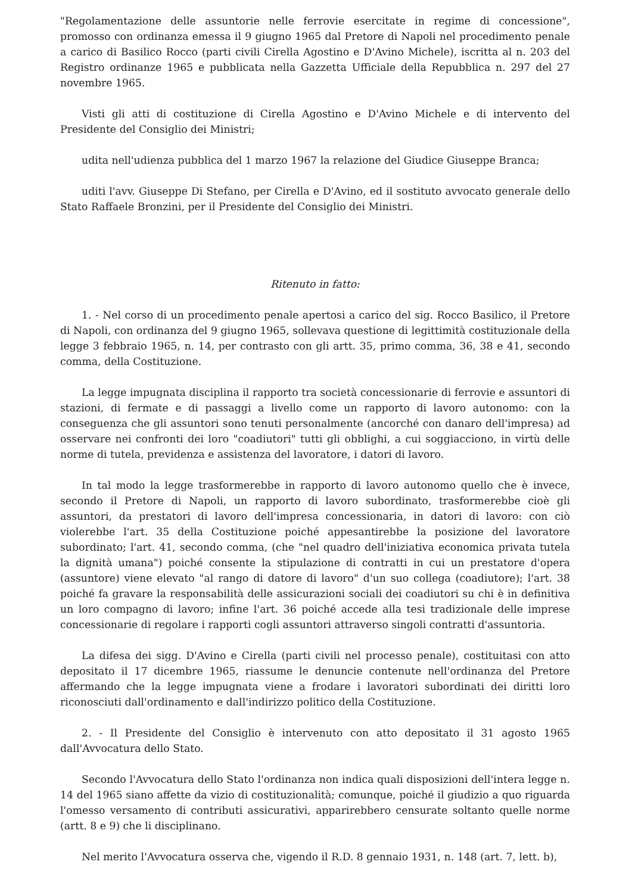"Regolamentazione delle assuntorie nelle ferrovie esercitate in regime di concessione", promosso con ordinanza emessa il 9 giugno 1965 dal Pretore di Napoli nel procedimento penale a carico di Basilico Rocco (parti civili Cirella Agostino e D'Avino Michele), iscritta al n. 203 del Registro ordinanze 1965 e pubblicata nella Gazzetta Ufficiale della Repubblica n. 297 del 27 novembre 1965.
Visti gli atti di costituzione di Cirella Agostino e D'Avino Michele e di intervento del Presidente del Consiglio dei Ministri;
udita nell'udienza pubblica del 1 marzo 1967 la relazione del Giudice Giuseppe Branca;
uditi l'avv. Giuseppe Di Stefano, per Cirella e D'Avino, ed il sostituto avvocato generale dello Stato Raffaele Bronzini, per il Presidente del Consiglio dei Ministri.
Ritenuto in fatto:
1. - Nel corso di un procedimento penale apertosi a carico del sig. Rocco Basilico, il Pretore di Napoli, con ordinanza del 9 giugno 1965, sollevava questione di legittimità costituzionale della legge 3 febbraio 1965, n. 14, per contrasto con gli artt. 35, primo comma, 36, 38 e 41, secondo comma, della Costituzione.
La legge impugnata disciplina il rapporto tra società concessionarie di ferrovie e assuntori di stazioni, di fermate e di passaggi a livello come un rapporto di lavoro autonomo: con la conseguenza che gli assuntori sono tenuti personalmente (ancorché con danaro dell'impresa) ad osservare nei confronti dei loro "coadiutori" tutti gli obblighi, a cui soggiacciono, in virtù delle norme di tutela, previdenza e assistenza del lavoratore, i datori di lavoro.
In tal modo la legge trasformerebbe in rapporto di lavoro autonomo quello che è invece, secondo il Pretore di Napoli, un rapporto di lavoro subordinato, trasformerebbe cioè gli assuntori, da prestatori di lavoro dell'impresa concessionaria, in datori di lavoro: con ciò violerebbe l'art. 35 della Costituzione poiché appesantirebbe la posizione del lavoratore subordinato; l'art. 41, secondo comma, (che "nel quadro dell'iniziativa economica privata tutela la dignità umana") poiché consente la stipulazione di contratti in cui un prestatore d'opera (assuntore) viene elevato "al rango di datore di lavoro" d'un suo collega (coadiutore); l'art. 38 poiché fa gravare la responsabilità delle assicurazioni sociali dei coadiutori su chi è in definitiva un loro compagno di lavoro; infine l'art. 36 poiché accede alla tesi tradizionale delle imprese concessionarie di regolare i rapporti cogli assuntori attraverso singoli contratti d'assuntoria.
La difesa dei sigg. D'Avino e Cirella (parti civili nel processo penale), costituitasi con atto depositato il 17 dicembre 1965, riassume le denuncie contenute nell'ordinanza del Pretore affermando che la legge impugnata viene a frodare i lavoratori subordinati dei diritti loro riconosciuti dall'ordinamento e dall'indirizzo politico della Costituzione.
2. - Il Presidente del Consiglio è intervenuto con atto depositato il 31 agosto 1965 dall'Avvocatura dello Stato.
Secondo l'Avvocatura dello Stato l'ordinanza non indica quali disposizioni dell'intera legge n. 14 del 1965 siano affette da vizio di costituzionalità; comunque, poiché il giudizio a quo riguarda l'omesso versamento di contributi assicurativi, apparirebbero censurate soltanto quelle norme (artt. 8 e 9) che li disciplinano.
Nel merito l'Avvocatura osserva che, vigendo il R.D. 8 gennaio 1931, n. 148 (art. 7, lett. b),